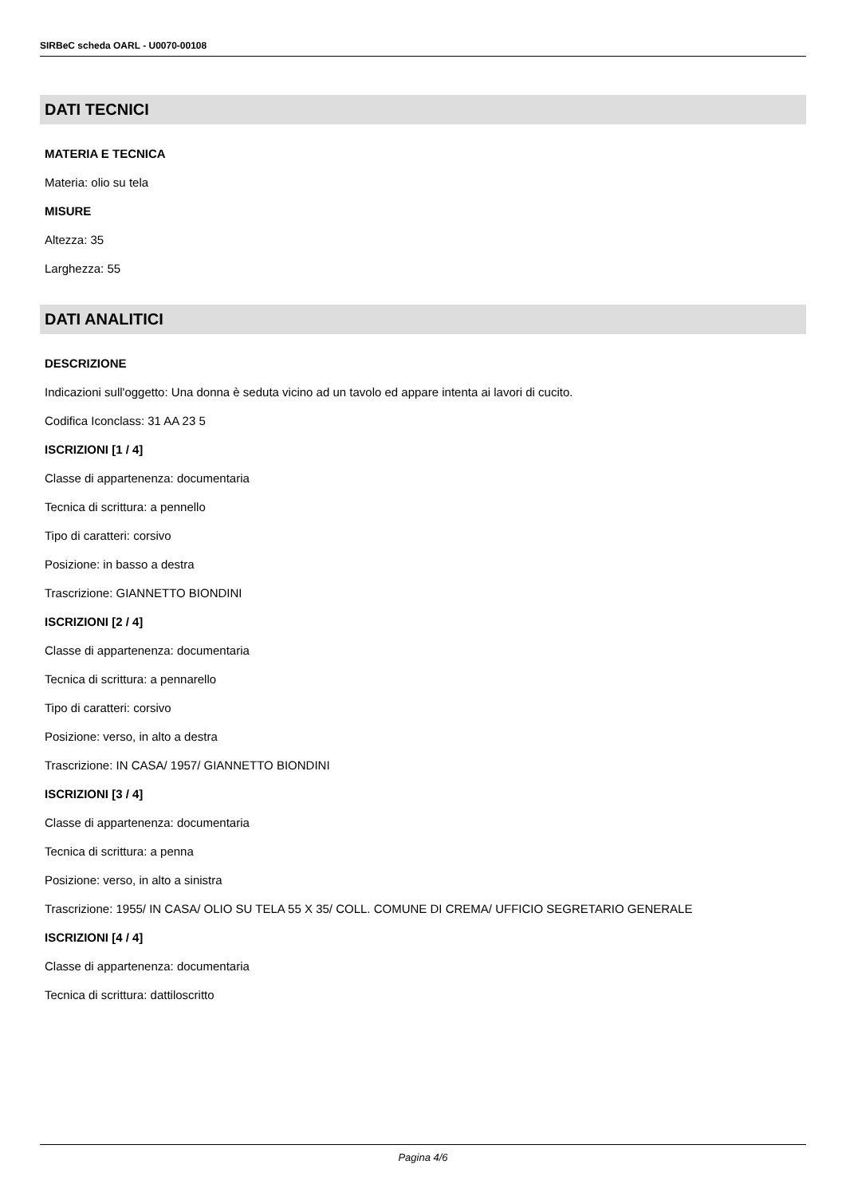SIRBeC scheda OARL - U0070-00108
DATI TECNICI
MATERIA E TECNICA
Materia: olio su tela
MISURE
Altezza: 35
Larghezza: 55
DATI ANALITICI
DESCRIZIONE
Indicazioni sull'oggetto: Una donna è seduta vicino ad un tavolo ed appare intenta ai lavori di cucito.
Codifica Iconclass: 31 AA 23 5
ISCRIZIONI [1 / 4]
Classe di appartenenza: documentaria
Tecnica di scrittura: a pennello
Tipo di caratteri: corsivo
Posizione: in basso a destra
Trascrizione: GIANNETTO BIONDINI
ISCRIZIONI [2 / 4]
Classe di appartenenza: documentaria
Tecnica di scrittura: a pennarello
Tipo di caratteri: corsivo
Posizione: verso, in alto a destra
Trascrizione: IN CASA/ 1957/ GIANNETTO BIONDINI
ISCRIZIONI [3 / 4]
Classe di appartenenza: documentaria
Tecnica di scrittura: a penna
Posizione: verso, in alto a sinistra
Trascrizione: 1955/ IN CASA/ OLIO SU TELA 55 X 35/ COLL. COMUNE DI CREMA/ UFFICIO SEGRETARIO GENERALE
ISCRIZIONI [4 / 4]
Classe di appartenenza: documentaria
Tecnica di scrittura: dattiloscritto
Pagina 4/6